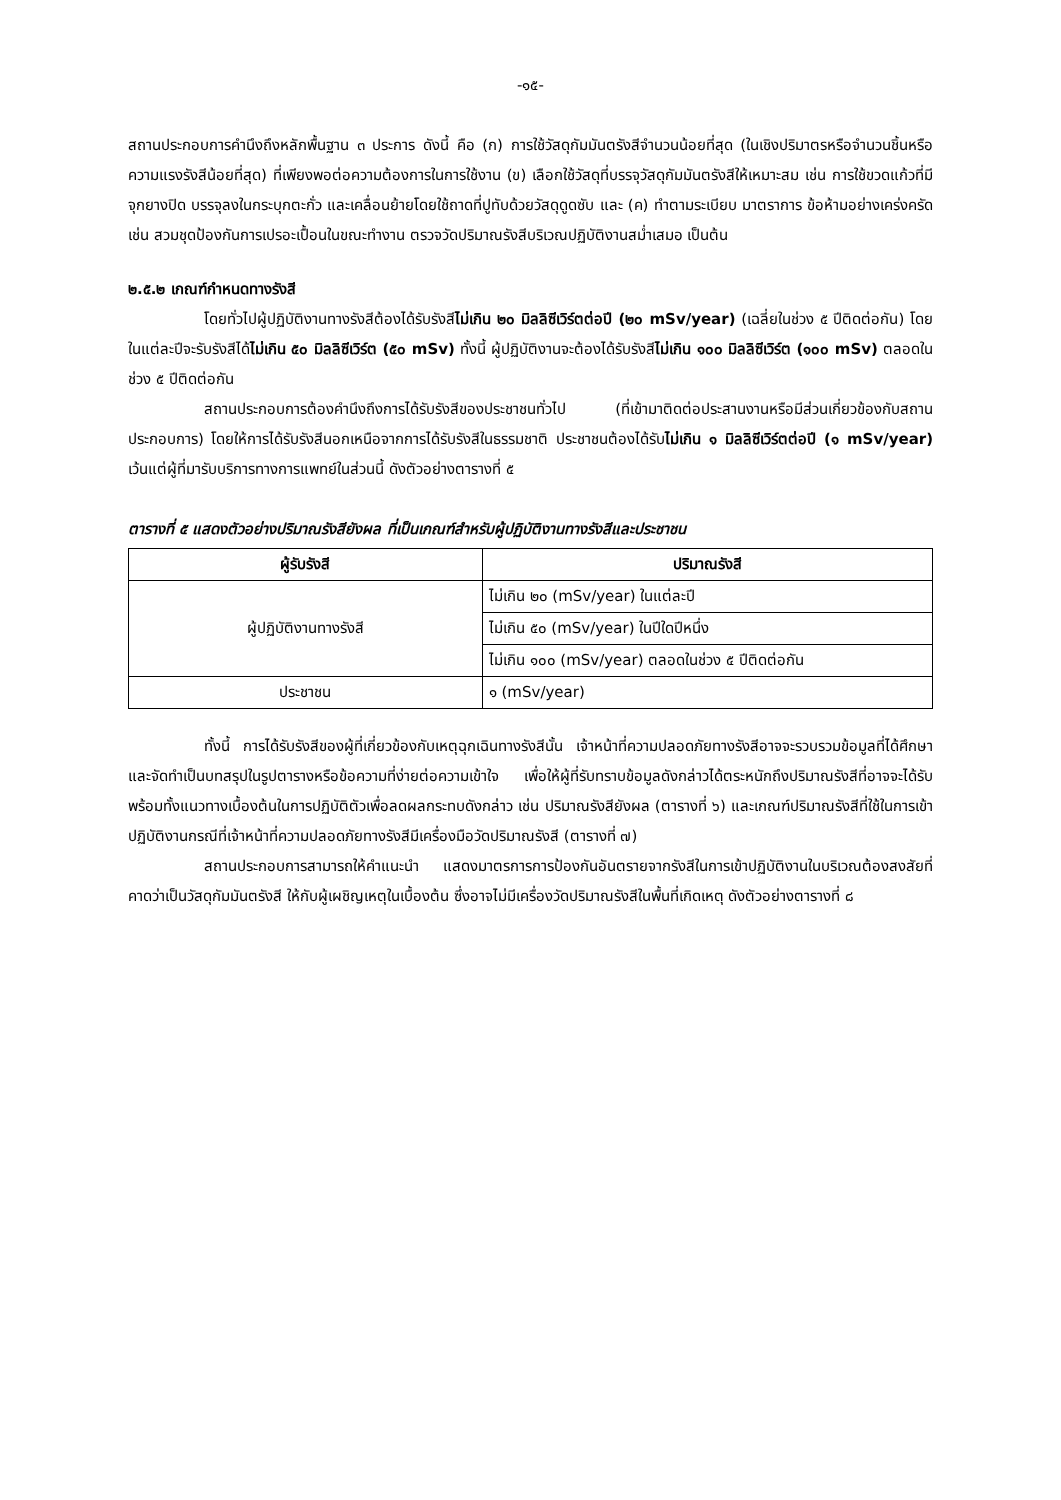-๑๕-
สถานประกอบการคำนึงถึงหลักพื้นฐาน ๓ ประการ ดังนี้ คือ (ก) การใช้วัสดุกัมมันตรังสีจำนวนน้อยที่สุด (ในเชิงปริมาตรหรือจำนวนชิ้นหรือความแรงรังสีน้อยที่สุด) ที่เพียงพอต่อความต้องการในการใช้งาน (ข) เลือกใช้วัสดุที่บรรจุวัสดุกัมมันตรังสีให้เหมาะสม เช่น การใช้ขวดแก้วที่มีจุกยางปิด บรรจุลงในกระบุกตะกั่ว และเคลื่อนย้ายโดยใช้ถาดที่ปูทับด้วยวัสดุดูดซับ และ (ค) ทำตามระเบียบ มาตราการ ข้อห้ามอย่างเคร่งครัด เช่น สวมชุดป้องกันการเปรอะเปื้อนในขณะทำงาน ตรวจวัดปริมาณรังสีบริเวณปฏิบัติงานสม่ำเสมอ เป็นต้น
๒.๕.๒ เกณฑ์กำหนดทางรังสี
โดยทั่วไปผู้ปฏิบัติงานทางรังสีต้องได้รับรังสีไม่เกิน ๒๐ มิลลิซีเวิร์ตต่อปี (๒๐ mSv/year) (เฉลี่ยในช่วง ๕ ปีติดต่อกัน) โดยในแต่ละปีจะรับรังสีได้ไม่เกิน ๕๐ มิลลิซีเวิร์ต (๕๐ mSv) ทั้งนี้ ผู้ปฏิบัติงานจะต้องได้รับรังสีไม่เกิน ๑๐๐ มิลลิซีเวิร์ต (๑๐๐ mSv) ตลอดในช่วง ๕ ปีติดต่อกัน
สถานประกอบการต้องคำนึงถึงการได้รับรังสีของประชาชนทั่วไป (ที่เข้ามาติดต่อประสานงานหรือมีส่วนเกี่ยวข้องกับสถานประกอบการ) โดยให้การได้รับรังสีนอกเหนือจากการได้รับรังสีในธรรมชาติ ประชาชนต้องได้รับไม่เกิน ๑ มิลลิซีเวิร์ตต่อปี (๑ mSv/year) เว้นแต่ผู้ที่มารับบริการทางการแพทย์ในส่วนนี้ ดังตัวอย่างตารางที่ ๕
ตารางที่ ๕ แสดงตัวอย่างปริมาณรังสียังผล ที่เป็นเกณฑ์สำหรับผู้ปฏิบัติงานทางรังสีและประชาชน
| ผู้รับรังสี | ปริมาณรังสี |
| --- | --- |
| ผู้ปฏิบัติงานทางรังสี | ไม่เกิน ๒๐ (mSv/year) ในแต่ละปี |
| | ไม่เกิน ๕๐ (mSv/year) ในปีใดปีหนึ่ง |
| | ไม่เกิน ๑๐๐ (mSv/year) ตลอดในช่วง ๕ ปีติดต่อกัน |
| ประชาชน | ๑ (mSv/year) |
ทั้งนี้ การได้รับรังสีของผู้ที่เกี่ยวข้องกับเหตุฉุกเฉินทางรังสีนั้น เจ้าหน้าที่ความปลอดภัยทางรังสีอาจจะรวบรวมข้อมูลที่ได้ศึกษาและจัดทำเป็นบทสรุปในรูปตารางหรือข้อความที่ง่ายต่อความเข้าใจ เพื่อให้ผู้ที่รับทราบข้อมูลดังกล่าวได้ตระหนักถึงปริมาณรังสีที่อาจจะได้รับ พร้อมทั้งแนวทางเบื้องต้นในการปฏิบัติตัวเพื่อลดผลกระทบดังกล่าว เช่น ปริมาณรังสียังผล (ตารางที่ ๖) และเกณฑ์ปริมาณรังสีที่ใช้ในการเข้าปฏิบัติงานกรณีที่เจ้าหน้าที่ความปลอดภัยทางรังสีมีเครื่องมือวัดปริมาณรังสี (ตารางที่ ๗)
สถานประกอบการสามารถให้คำแนะนำ แสดงมาตรการการป้องกันอันตรายจากรังสีในการเข้าปฏิบัติงานในบริเวณต้องสงสัยที่คาดว่าเป็นวัสดุกัมมันตรังสี ให้กับผู้เผชิญเหตุในเบื้องต้น ซึ่งอาจไม่มีเครื่องวัดปริมาณรังสีในพื้นที่เกิดเหตุ ดังตัวอย่างตารางที่ ๘